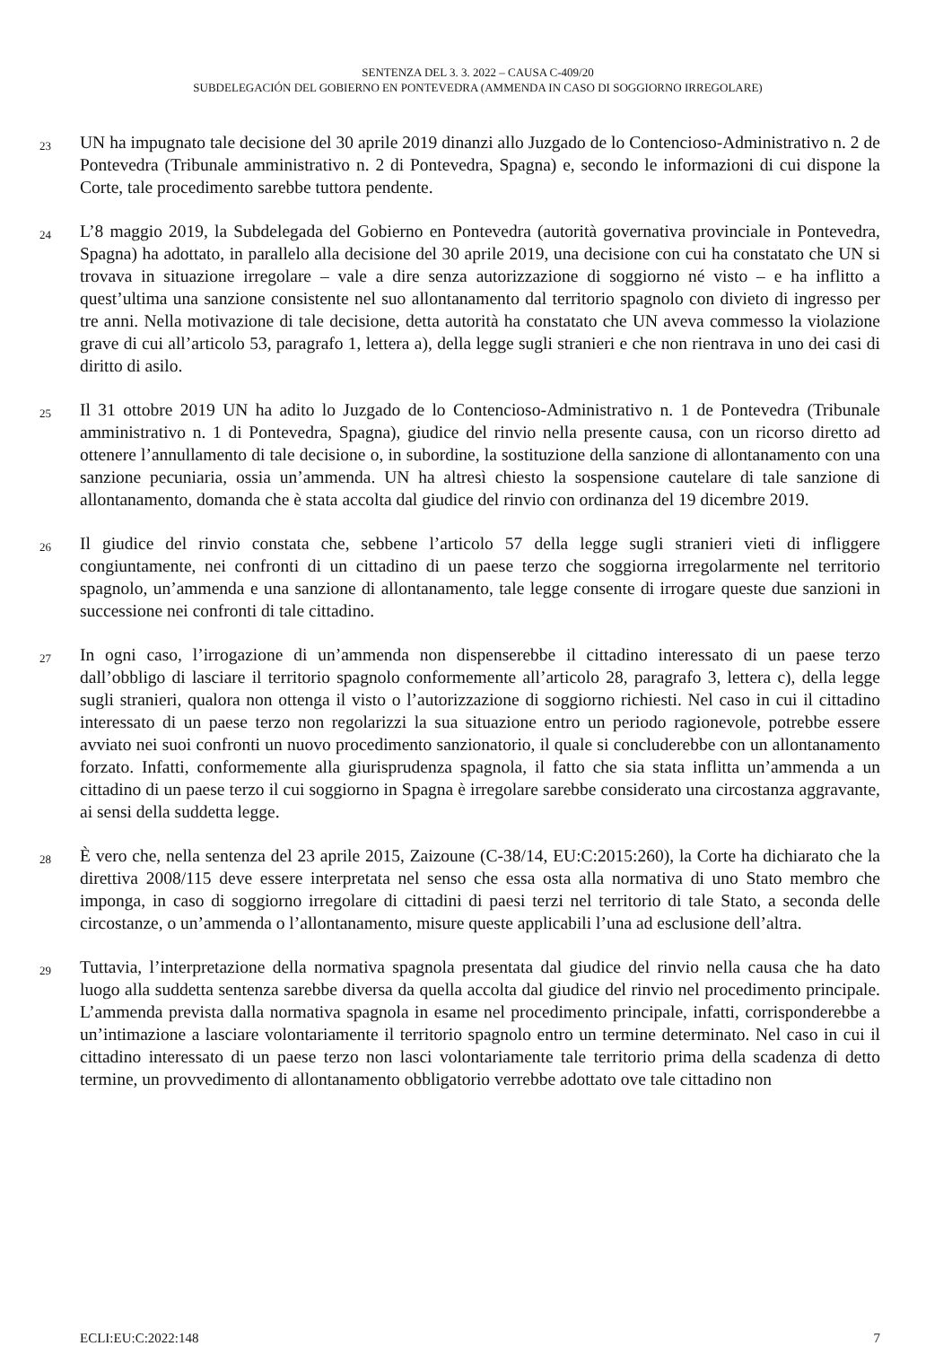SENTENZA DEL 3. 3. 2022 – CAUSA C-409/20
SUBDELEGACIÓN DEL GOBIERNO EN PONTEVEDRA (AMMENDA IN CASO DI SOGGIORNO IRREGOLARE)
23
UN ha impugnato tale decisione del 30 aprile 2019 dinanzi allo Juzgado de lo Contencioso-Administrativo n. 2 de Pontevedra (Tribunale amministrativo n. 2 di Pontevedra, Spagna) e, secondo le informazioni di cui dispone la Corte, tale procedimento sarebbe tuttora pendente.
24
L’8 maggio 2019, la Subdelegada del Gobierno en Pontevedra (autorità governativa provinciale in Pontevedra, Spagna) ha adottato, in parallelo alla decisione del 30 aprile 2019, una decisione con cui ha constatato che UN si trovava in situazione irregolare – vale a dire senza autorizzazione di soggiorno né visto – e ha inflitto a quest’ultima una sanzione consistente nel suo allontanamento dal territorio spagnolo con divieto di ingresso per tre anni. Nella motivazione di tale decisione, detta autorità ha constatato che UN aveva commesso la violazione grave di cui all’articolo 53, paragrafo 1, lettera a), della legge sugli stranieri e che non rientrava in uno dei casi di diritto di asilo.
25
Il 31 ottobre 2019 UN ha adito lo Juzgado de lo Contencioso-Administrativo n. 1 de Pontevedra (Tribunale amministrativo n. 1 di Pontevedra, Spagna), giudice del rinvio nella presente causa, con un ricorso diretto ad ottenere l’annullamento di tale decisione o, in subordine, la sostituzione della sanzione di allontanamento con una sanzione pecuniaria, ossia un’ammenda. UN ha altresì chiesto la sospensione cautelare di tale sanzione di allontanamento, domanda che è stata accolta dal giudice del rinvio con ordinanza del 19 dicembre 2019.
26
Il giudice del rinvio constata che, sebbene l’articolo 57 della legge sugli stranieri vieti di infliggere congiuntamente, nei confronti di un cittadino di un paese terzo che soggiorna irregolarmente nel territorio spagnolo, un’ammenda e una sanzione di allontanamento, tale legge consente di irrogare queste due sanzioni in successione nei confronti di tale cittadino.
27
In ogni caso, l’irrogazione di un’ammenda non dispenserebbe il cittadino interessato di un paese terzo dall’obbligo di lasciare il territorio spagnolo conformemente all’articolo 28, paragrafo 3, lettera c), della legge sugli stranieri, qualora non ottenga il visto o l’autorizzazione di soggiorno richiesti. Nel caso in cui il cittadino interessato di un paese terzo non regolarizzi la sua situazione entro un periodo ragionevole, potrebbe essere avviato nei suoi confronti un nuovo procedimento sanzionatorio, il quale si concluderebbe con un allontanamento forzato. Infatti, conformemente alla giurisprudenza spagnola, il fatto che sia stata inflitta un’ammenda a un cittadino di un paese terzo il cui soggiorno in Spagna è irregolare sarebbe considerato una circostanza aggravante, ai sensi della suddetta legge.
28
È vero che, nella sentenza del 23 aprile 2015, Zaizoune (C-38/14, EU:C:2015:260), la Corte ha dichiarato che la direttiva 2008/115 deve essere interpretata nel senso che essa osta alla normativa di uno Stato membro che imponga, in caso di soggiorno irregolare di cittadini di paesi terzi nel territorio di tale Stato, a seconda delle circostanze, o un’ammenda o l’allontanamento, misure queste applicabili l’una ad esclusione dell’altra.
29
Tuttavia, l’interpretazione della normativa spagnola presentata dal giudice del rinvio nella causa che ha dato luogo alla suddetta sentenza sarebbe diversa da quella accolta dal giudice del rinvio nel procedimento principale. L’ammenda prevista dalla normativa spagnola in esame nel procedimento principale, infatti, corrisponderebbe a un’intimazione a lasciare volontariamente il territorio spagnolo entro un termine determinato. Nel caso in cui il cittadino interessato di un paese terzo non lasci volontariamente tale territorio prima della scadenza di detto termine, un provvedimento di allontanamento obbligatorio verrebbe adottato ove tale cittadino non
ECLI:EU:C:2022:148 7